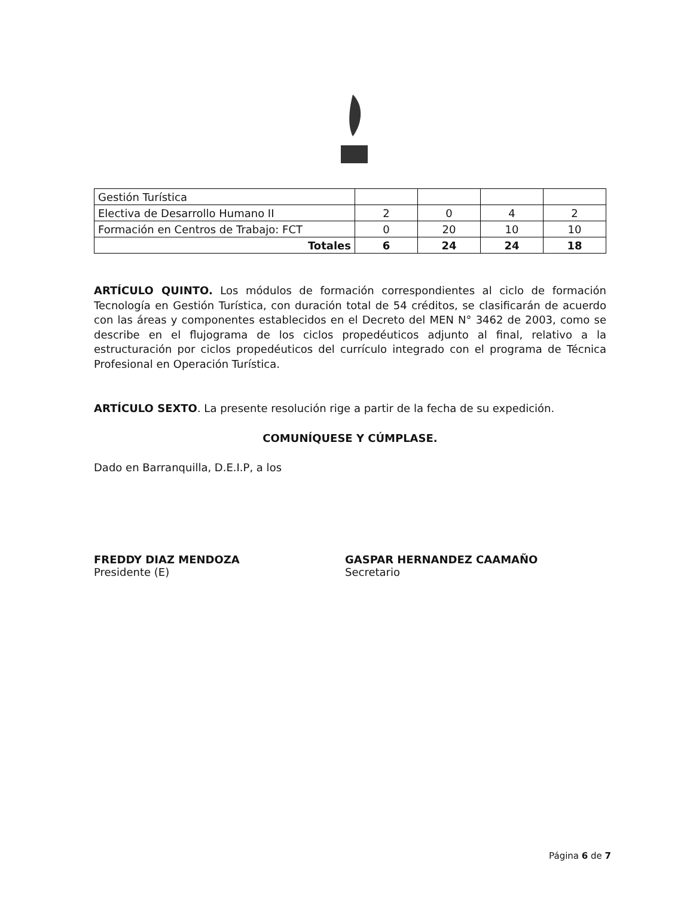| Gestión Turística | | | | |
| Electiva de Desarrollo Humano II | 2 | 0 | 4 | 2 |
| Formación en Centros de Trabajo: FCT | 0 | 20 | 10 | 10 |
| Totales | 6 | 24 | 24 | 18 |
ARTÍCULO QUINTO. Los módulos de formación correspondientes al ciclo de formación Tecnología en Gestión Turística, con duración total de 54 créditos, se clasificarán de acuerdo con las áreas y componentes establecidos en el Decreto del MEN N° 3462 de 2003, como se describe en el flujograma de los ciclos propedéuticos adjunto al final, relativo a la estructuración por ciclos propedéuticos del currículo integrado con el programa de Técnica Profesional en Operación Turística.
ARTÍCULO SEXTO. La presente resolución rige a partir de la fecha de su expedición.
COMUNÍQUESE Y CÚMPLASE.
Dado en Barranquilla, D.E.I.P, a los
FREDDY DIAZ MENDOZA
Presidente (E)
GASPAR HERNANDEZ CAAMAÑO
Secretario
Página 6 de 7